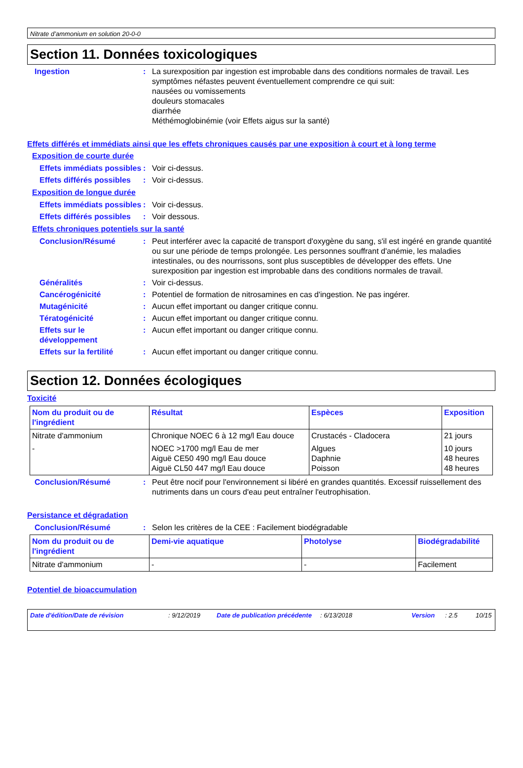Nitrate d’ammonium en solution 20-0-0
Section 11. Données toxicologiques
Ingestion : La surexposition par ingestion est improbable dans des conditions normales de travail. Les symptômes néfastes peuvent éventuellement comprendre ce qui suit:
nausées ou vomissements
douleurs stomacales
diarrhée
Méthémoglobinémie (voir Effets aigus sur la santé)
Effets différés et immédiats ainsi que les effets chroniques causés par une exposition à court et à long terme
Exposition de courte durée
Effets immédiats possibles
: Voir ci-dessus.
Effets différés possibles
: Voir ci-dessus.
Exposition de longue durée
Effets immédiats possibles
: Voir ci-dessus.
Effets différés possibles
: Voir dessous.
Effets chroniques potentiels sur la santé
Conclusion/Résumé : Peut interférer avec la capacité de transport d'oxygène du sang, s'il est ingéré en grande quantité ou sur une période de temps prolongée. Les personnes souffrant d'anémie, les maladies intestinales, ou des nourrissons, sont plus susceptibles de développer des effets. Une surexposition par ingestion est improbable dans des conditions normales de travail.
Généralités : Voir ci-dessus.
Cancérogénicité : Potentiel de formation de nitrosamines en cas d'ingestion. Ne pas ingérer.
Mutagénicité : Aucun effet important ou danger critique connu.
Tératogénicité : Aucun effet important ou danger critique connu.
Effets sur le développement
: Aucun effet important ou danger critique connu.
Effets sur la fertilité : Aucun effet important ou danger critique connu.
Section 12. Données écologiques
Toxicité
| Nom du produit ou de l'ingrédient | Résultat | Espèces | Exposition |
| --- | --- | --- | --- |
| Nitrate d'ammonium | Chronique NOEC 6 à 12 mg/l Eau douce | Crustacés - Cladocera | 21 jours |
| - | NOEC >1700 mg/l Eau de mer Aiguë CE50 490 mg/l Eau douce Aiguë CL50 447 mg/l Eau douce | Algues Daphnie Poisson | 10 jours 48 heures 48 heures |
Conclusion/Résumé : Peut être nocif pour l'environnement si libéré en grandes quantités. Excessif ruissellement des nutriments dans un cours d'eau peut entraîner l'eutrophisation.
Persistance et dégradation
Conclusion/Résumé : Selon les critères de la CEE : Facilement biodégradable
| Nom du produit ou de l'ingrédient | Demi-vie aquatique | Photolyse | Biodégradabilité |
| --- | --- | --- | --- |
| Nitrate d'ammonium | - | - | Facilement |
Potentiel de bioaccumulation
Date d'édition/Date de révision: 9/12/2019 Date de publication précédente: 6/13/2018 Version: 2.5 10/15